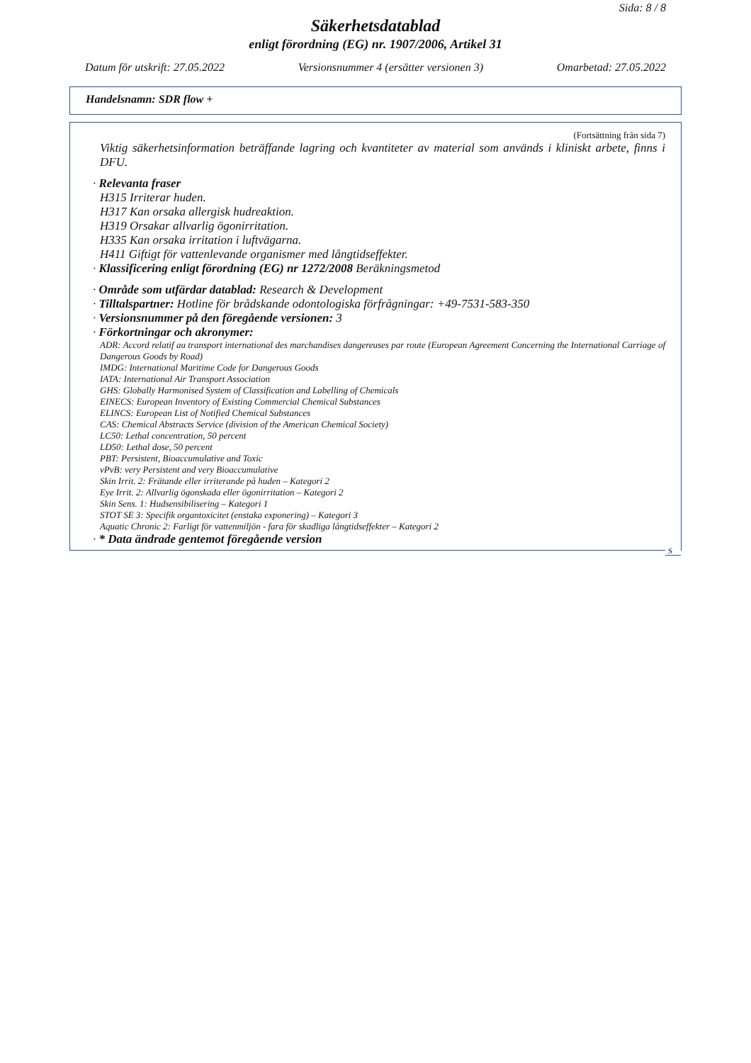Sida: 8 / 8
Säkerhetsdatablad
enligt förordning (EG) nr. 1907/2006, Artikel 31
Datum för utskrift: 27.05.2022 Versionsnummer 4 (ersätter versionen 3) Omarbetad: 27.05.2022
Handelsnamn: SDR flow +
(Fortsättning från sida 7)
Viktig säkerhetsinformation beträffande lagring och kvantiteter av material som används i kliniskt arbete, finns i DFU.
· Relevanta fraser
H315 Irriterar huden.
H317 Kan orsaka allergisk hudreaktion.
H319 Orsakar allvarlig ögonirritation.
H335 Kan orsaka irritation i luftvägarna.
H411 Giftigt för vattenlevande organismer med långtidseffekter.
· Klassificering enligt förordning (EG) nr 1272/2008 Beräkningsmetod
· Område som utfärdar datablad: Research & Development
· Tilltalspartner: Hotline för brådskande odontologiska förfrågningar: +49-7531-583-350
· Versionsnummer på den föregående versionen: 3
· Förkortningar och akronymer:
ADR: Accord relatif au transport international des marchandises dangereuses par route (European Agreement Concerning the International Carriage of Dangerous Goods by Road)
IMDG: International Maritime Code for Dangerous Goods
IATA: International Air Transport Association
GHS: Globally Harmonised System of Classification and Labelling of Chemicals
EINECS: European Inventory of Existing Commercial Chemical Substances
ELINCS: European List of Notified Chemical Substances
CAS: Chemical Abstracts Service (division of the American Chemical Society)
LC50: Lethal concentration, 50 percent
LD50: Lethal dose, 50 percent
PBT: Persistent, Bioaccumulative and Toxic
vPvB: very Persistent and very Bioaccumulative
Skin Irrit. 2: Frätande eller irriterande på huden – Kategori 2
Eye Irrit. 2: Allvarlig ögonskada eller ögonirritation – Kategori 2
Skin Sens. 1: Hudsensibilisering – Kategori 1
STOT SE 3: Specifik organtoxicitet (enstaka exponering) – Kategori 3
Aquatic Chronic 2: Farligt för vattenmiljön - fara för skadliga långtidseffekter – Kategori 2
· * Data ändrade gentemot föregående version
S